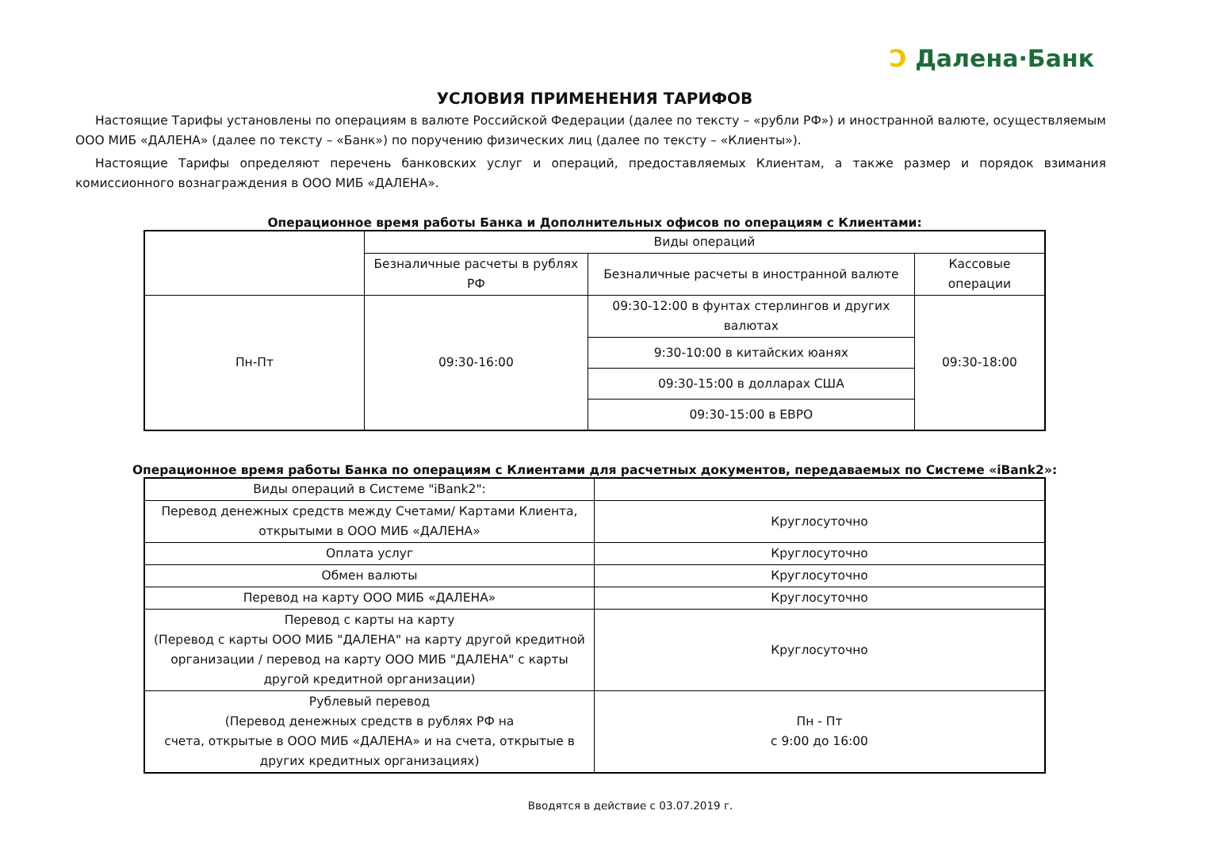Ɔ Далена·Банк
УСЛОВИЯ ПРИМЕНЕНИЯ ТАРИФОВ
Настоящие Тарифы установлены по операциям в валюте Российской Федерации (далее по тексту – «рубли РФ») и иностранной валюте, осуществляемым ООО МИБ «ДАЛЕНА» (далее по тексту – «Банк») по поручению физических лиц (далее по тексту – «Клиенты»).
Настоящие Тарифы определяют перечень банковских услуг и операций, предоставляемых Клиентам, а также размер и порядок взимания комиссионного вознаграждения в ООО МИБ «ДАЛЕНА».
Операционное время работы Банка и Дополнительных офисов по операциям с Клиентами:
| | Виды операций | | |
| --- | --- | --- | --- |
| | Безналичные расчеты в рублях РФ | Безналичные расчеты в иностранной валюте | Кассовые операции |
| Пн-Пт | 09:30-16:00 | 09:30-12:00 в фунтах стерлингов и других валютах | 09:30-18:00 |
| | | 9:30-10:00 в китайских юанях | |
| | | 09:30-15:00 в долларах США | |
| | | 09:30-15:00 в ЕВРО | |
Операционное время работы Банка по операциям с Клиентами для расчетных документов, передаваемых по Системе «iBank2»:
| Виды операций в Системе "iBank2": | |
| Перевод денежных средств между Счетами/ Картами Клиента, открытыми в ООО МИБ «ДАЛЕНА» | Круглосуточно |
| Оплата услуг | Круглосуточно |
| Обмен валюты | Круглосуточно |
| Перевод на карту ООО МИБ «ДАЛЕНА» | Круглосуточно |
| Перевод с карты на карту (Перевод с карты ООО МИБ "ДАЛЕНА" на карту другой кредитной организации / перевод на карту ООО МИБ "ДАЛЕНА" с карты другой кредитной организации) | Круглосуточно |
| Рублевый перевод (Перевод денежных средств в рублях РФ на счета, открытые в ООО МИБ «ДАЛЕНА» и на счета, открытые в других кредитных организациях) | Пн - Пт с 9:00 до 16:00 |
Вводятся в действие с 03.07.2019 г.